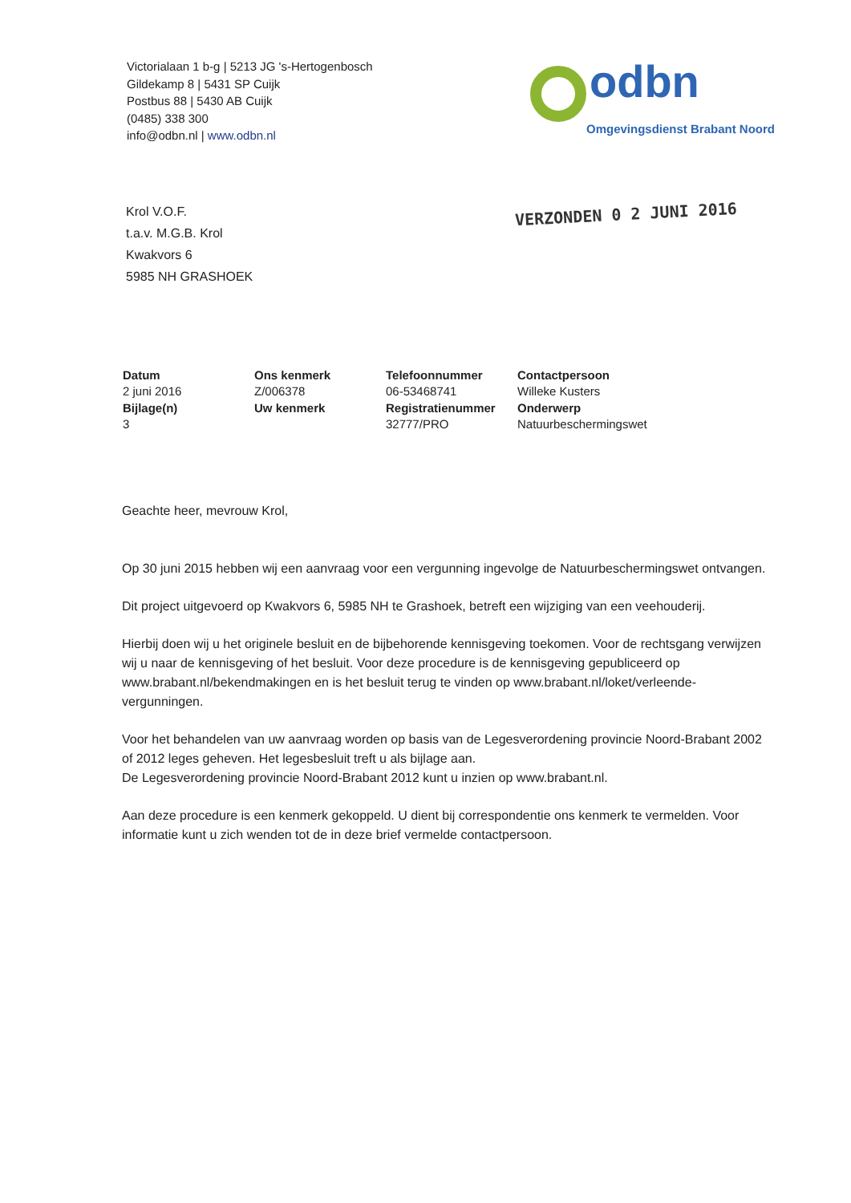Victorialaan 1 b-g | 5213 JG 's-Hertogenbosch
Gildekamp 8 | 5431 SP Cuijk
Postbus 88 | 5430 AB Cuijk
(0485) 338 300
info@odbn.nl | www.odbn.nl
odbn
Omgevingsdienst Brabant Noord
Krol V.O.F.
t.a.v. M.G.B. Krol
Kwakvors 6
5985 NH GRASHOEK
VERZONDEN 0 2 JUNI 2016
| Datum | Ons kenmerk | Telefoonnummer | Contactpersoon |
| --- | --- | --- | --- |
| 2 juni 2016 | Z/006378 | 06-53468741 | Willeke Kusters |
| Bijlage(n) | Uw kenmerk | Registratienummer | Onderwerp |
| 3 | | 32777/PRO | Natuurbeschermingswet |
Geachte heer, mevrouw Krol,
Op 30 juni 2015 hebben wij een aanvraag voor een vergunning ingevolge de Natuurbeschermingswet ontvangen.
Dit project uitgevoerd op Kwakvors 6, 5985 NH te Grashoek, betreft een wijziging van een veehouderij.
Hierbij doen wij u het originele besluit en de bijbehorende kennisgeving toekomen. Voor de rechtsgang verwijzen wij u naar de kennisgeving of het besluit. Voor deze procedure is de kennisgeving gepubliceerd op www.brabant.nl/bekendmakingen en is het besluit terug te vinden op www.brabant.nl/loket/verleende-vergunningen.
Voor het behandelen van uw aanvraag worden op basis van de Legesverordening provincie Noord-Brabant 2002 of 2012 leges geheven. Het legesbesluit treft u als bijlage aan.
De Legesverordening provincie Noord-Brabant 2012 kunt u inzien op www.brabant.nl.
Aan deze procedure is een kenmerk gekoppeld. U dient bij correspondentie ons kenmerk te vermelden. Voor informatie kunt u zich wenden tot de in deze brief vermelde contactpersoon.